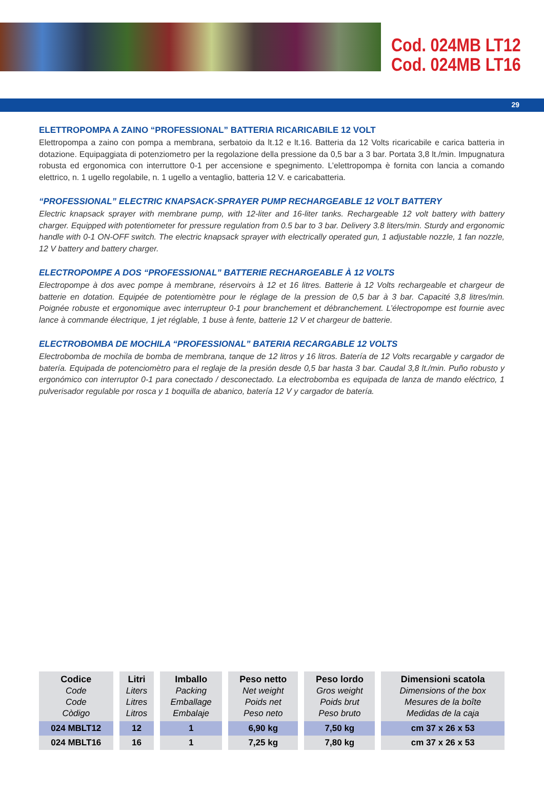Cod. 024MB LT12
Cod. 024MB LT16
29
ELETTROPOMPA A ZAINO “PROFESSIONAL” BATTERIA RICARICABILE 12 VOLT
Elettropompa a zaino con pompa a membrana, serbatoio da lt.12 e lt.16. Batteria da 12 Volts ricaricabile e carica batteria in dotazione. Equipaggiata di potenziometro per la regolazione della pressione da 0,5 bar a 3 bar. Portata 3,8 lt./min. Impugnatura robusta ed ergonomica con interruttore 0-1 per accensione e spegnimento. L’elettropompa è fornita con lancia a comando elettrico, n. 1 ugello regolabile, n. 1 ugello a ventaglio, batteria 12 V. e caricabatteria.
“PROFESSIONAL” ELECTRIC KNAPSACK-SPRAYER PUMP RECHARGEABLE 12 VOLT BATTERY
Electric knapsack sprayer with membrane pump, with 12-liter and 16-liter tanks. Rechargeable 12 volt battery with battery charger. Equipped with potentiometer for pressure regulation from 0.5 bar to 3 bar. Delivery 3.8 liters/min. Sturdy and ergonomic handle with 0-1 ON-OFF switch. The electric knapsack sprayer with electrically operated gun, 1 adjustable nozzle, 1 fan nozzle, 12 V battery and battery charger.
ELECTROPOMPE A DOS “PROFESSIONAL” BATTERIE RECHARGEABLE À 12 VOLTS
Electropompe à dos avec pompe à membrane, réservoirs à 12 et 16 litres. Batterie à 12 Volts rechargeable et chargeur de batterie en dotation. Equipée de potentiomètre pour le réglage de la pression de 0,5 bar à 3 bar. Capacité 3,8 litres/min. Poignée robuste et ergonomique avec interrupteur 0-1 pour branchement et débranchement. L’électropompe est fournie avec lance à commande électrique, 1 jet réglable, 1 buse à fente, batterie 12 V et chargeur de batterie.
ELECTROBOMBA DE MOCHILA “PROFESSIONAL” BATERIA RECARGABLE 12 VOLTS
Electrobomba de mochila de bomba de membrana, tanque de 12 litros y 16 litros. Batería de 12 Volts recargable y cargador de batería. Equipada de potenciomètro para el reglaje de la presión desde 0,5 bar hasta 3 bar. Caudal 3,8 lt./min. Puño robusto y ergonómico con interruptor 0-1 para conectado / desconectado. La electrobomba es equipada de lanza de mando eléctrico, 1 pulverisador regulable por rosca y 1 boquilla de abanico, batería 12 V y cargador de batería.
| Codice Code Code Còdigo | Litri Liters Litres Litros | Imballo Packing Emballage Embalaje | Peso netto Net weight Poids net Peso neto | Peso lordo Gros weight Poids brut Peso bruto | Dimensioni scatola Dimensions of the box Mesures de la boîte Medidas de la caja |
| --- | --- | --- | --- | --- | --- |
| 024 MBLT12 | 12 | 1 | 6,90 kg | 7,50 kg | cm 37 x 26 x 53 |
| 024 MBLT16 | 16 | 1 | 7,25 kg | 7,80 kg | cm 37 x 26 x 53 |